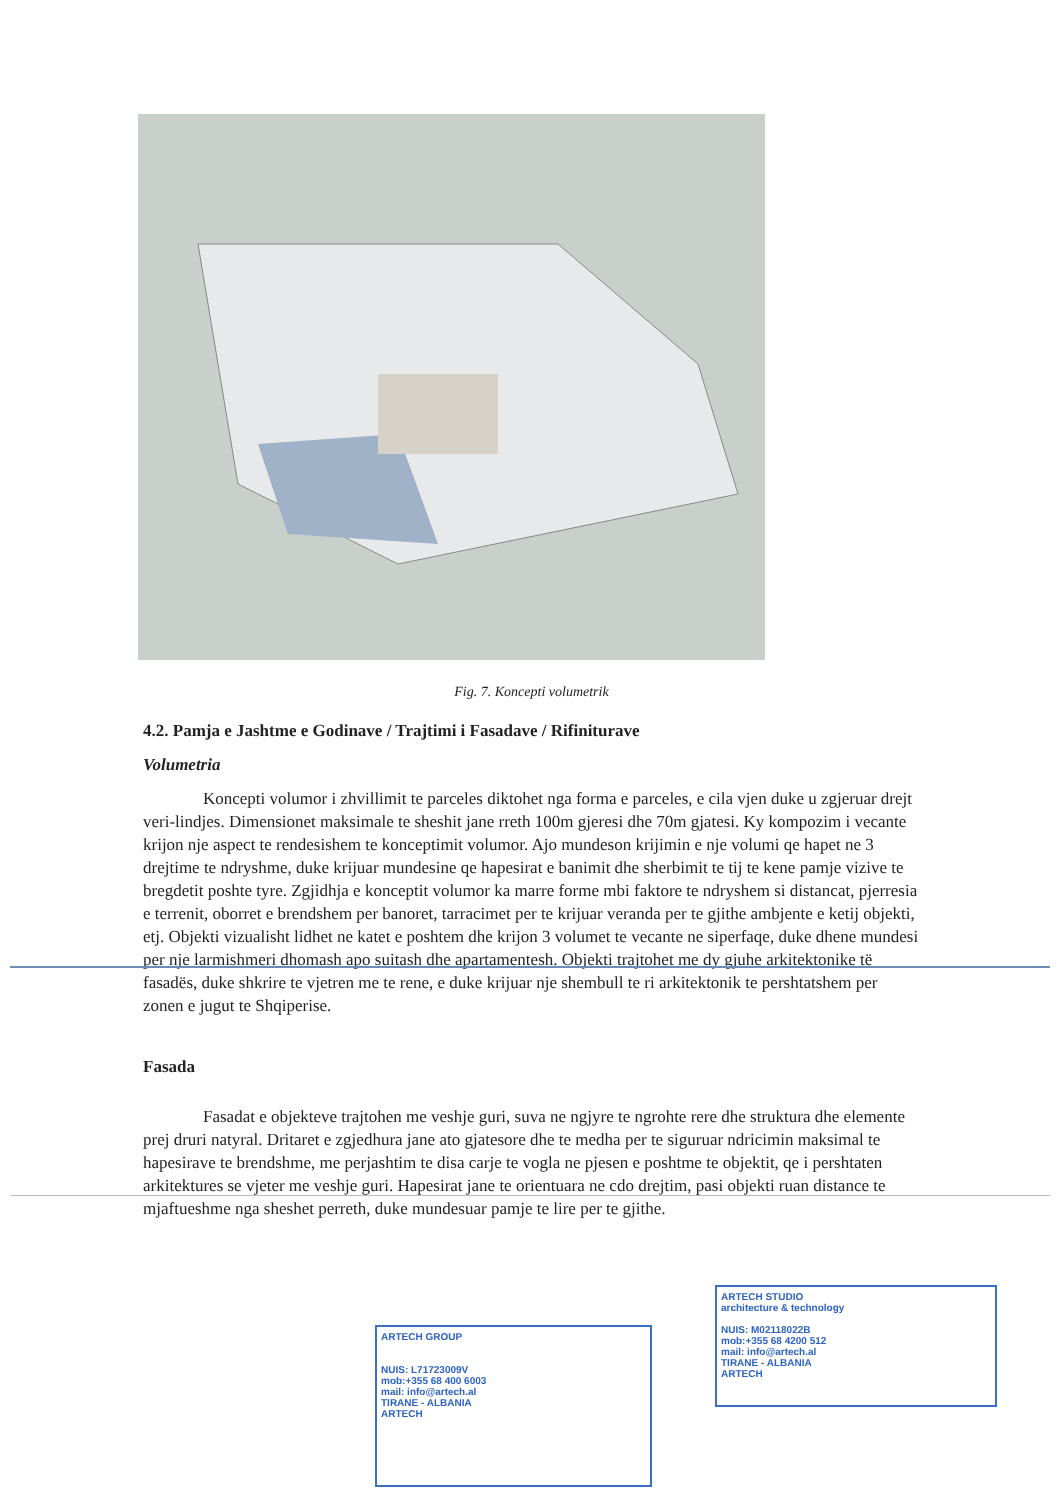Fig. 7. Koncepti volumetrik
4.2. Pamja e Jashtme e Godinave / Trajtimi i Fasadave / Rifiniturave
Volumetria
Koncepti volumor i zhvillimit te parceles diktohet nga forma e parceles, e cila vjen duke u zgjeruar drejt veri-lindjes. Dimensionet maksimale te sheshit jane rreth 100m gjeresi dhe 70m gjatesi. Ky kompozim i vecante krijon nje aspect te rendesishem te konceptimit volumor. Ajo mundeson krijimin e nje volumi qe hapet ne 3 drejtime te ndryshme, duke krijuar mundesine qe hapesirat e banimit dhe sherbimit te tij te kene pamje vizive te bregdetit poshte tyre. Zgjidhja e konceptit volumor ka marre forme mbi faktore te ndryshem si distancat, pjerresia e terrenit, oborret e brendshem per banoret, tarracimet per te krijuar veranda per te gjithe ambjente e ketij objekti, etj. Objekti vizualisht lidhet ne katet e poshtem dhe krijon 3 volumet te vecante ne siperfaqe, duke dhene mundesi per nje larmishmeri dhomash apo suitash dhe apartamentesh. Objekti trajtohet me dy gjuhe arkitektonike të fasadës, duke shkrire te vjetren me te rene, e duke krijuar nje shembull te ri arkitektonik te pershtatshem per zonen e jugut te Shqiperise.
Fasada
Fasadat e objekteve trajtohen me veshje guri, suva ne ngjyre te ngrohte rere dhe struktura dhe elemente prej druri natyral. Dritaret e zgjedhura jane ato gjatesore dhe te medha per te siguruar ndricimin maksimal te hapesirave te brendshme, me perjashtim te disa carje te vogla ne pjesen e poshtme te objektit, qe i pershtaten arkitektures se vjeter me veshje guri. Hapesirat jane te orientuara ne cdo drejtim, pasi objekti ruan distance te mjaftueshme nga sheshet perreth, duke mundesuar pamje te lire per te gjithe.
ARTECH GROUP
NUIS: L71723009V
mob:+355 68 400 6003
mail: info@artech.al
TIRANE - ALBANIA
ARTECH
ARTECH STUDIO
architecture & technology
NUIS: M02118022B
mob:+355 68 4200 512
mail: info@artech.al
TIRANE - ALBANIA
ARTECH